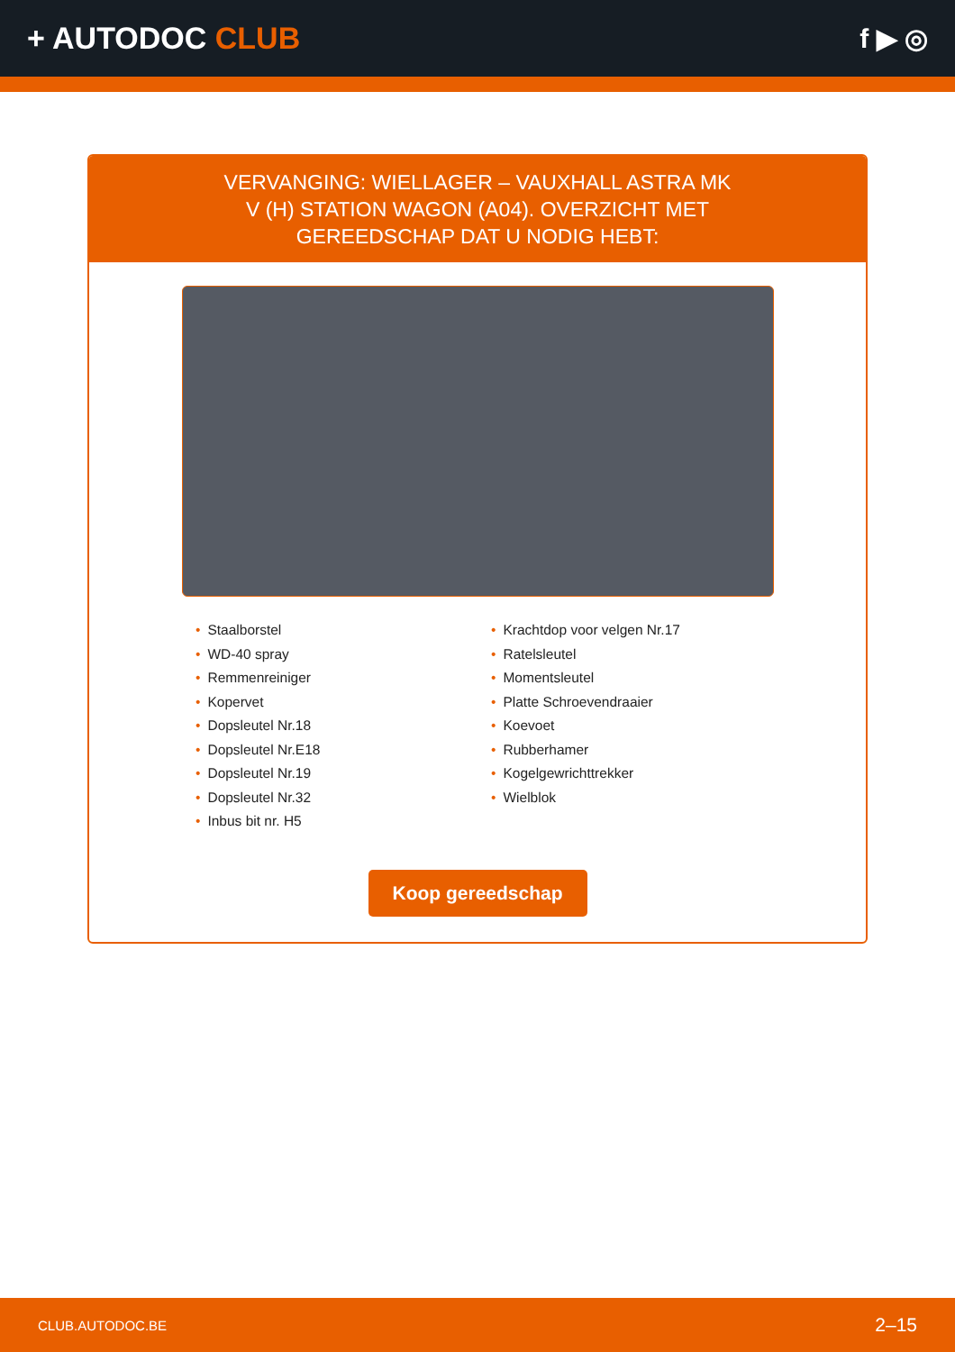+ AUTODOC CLUB f ▶ ◎
VERVANGING: WIELLAGER – VAUXHALL ASTRA MK V (H) STATION WAGON (A04). OVERZICHT MET GEREEDSCHAP DAT U NODIG HEBT:
• Staalborstel
• WD-40 spray
• Remmenreiniger
• Kopervet
• Dopsleutel Nr.18
• Dopsleutel Nr.E18
• Dopsleutel Nr.19
• Dopsleutel Nr.32
• Inbus bit nr. H5
• Krachtdop voor velgen Nr.17
• Ratelsleutel
• Momentsleutel
• Platte Schroevendraaier
• Koevoet
• Rubberhamer
• Kogelgewrichttrekker
• Wielblok
Koop gereedschap
CLUB.AUTODOC.BE 2–15